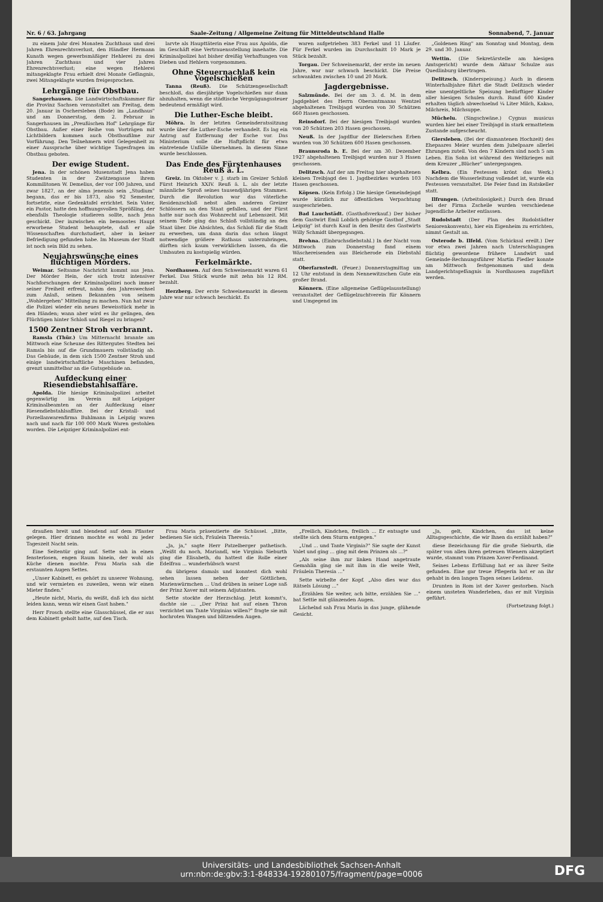Nr. 6 / 63. Jahrgang Saale-Zeitung / Allgemeine Zeitung für Mitteldeutschland Halle Sonnabend, 7. Januar
zu einem Jahr drei Monaten Zuchthaus und drei Jahren Ehrenrechtsverlust, den Händler Hermann Kunath wegen gewerbsmäßiger Hehlerei zu drei Jahren Zuchthaus und vier Jahren Ehrenrechtsverlust; eine wegen Hehlerei mitangeklagte Frau erhielt drei Monate Gefängnis, zwei Mitangeklagte wurden freigesprochen.
Lehrgänge für Obstbau.
Sangerhausen. Die Landwirtschaftskammer für die Provinz Sachsen veranstaltet am Freitag, dem 20. Januar in Oschersleben (Bode) im „Landhaus" und am Donnerstag, dem 2. Februar in Sangerhausen im „Preußischen Hof" Lehrgänge für Obstbau. Außer einer Reihe von Vorträgen mit Lichtbildern kommen auch Obstbaufilme zur Vorführung. Den Teilnehmern wird Gelegenheit zu einer Aussprache über wichtige Tagesfragen im Obstbau geboten.
Der ewige Student.
Jena. In der schönen Musenstadt Jena haben Studenten in der Zwätzengasse ihrem Kommilitonen W. Demelius, der vor 100 Jahren, und zwar 1827, an der alma jenensis sein „Studium" begann, das er bis 1873, also 92 Semester, fortsetzte, eine Gedenktafel errichtet. Sein Vater, ein Pastor, hatte den hoffnungsvollen Sprößling, der ebenfalls Theologie studieren sollte, nach Jena geschickt. Der inzwischen ein bemoostes Haupt erworbene Student behauptete, daß er alle Wissenschaften durchstudiert, aber in keiner Befriedigung gefunden habe. Im Museum der Stadt ist noch sein Bild zu sehen.
Neujahrswünsche eines flüchtigen Mörders.
Weimar. Seltsame Nachricht kommt aus Jena. Der Mörder Hein, der sich trotz intensiver Nachforschungen der Kriminalpolizei noch immer seiner Freiheit erfreut, nahm den Jahreswechsel zum Anlaß, seinen Bekannten von seinem „Wohlergehen" Mitteilung zu machen. Nun hat zwar die Polizei wieder ein neues Beweisstück mehr in den Händen; wann aber wird es ihr gelingen, den Flüchtigen hinter Schloß und Riegel zu bringen?
1500 Zentner Stroh verbrannt.
Ramsla (Thür.) Um Mitternacht brannte am Mittwoch eine Scheune des Rittergutes Stedten bei Ramsla bis auf die Grundmauern vollständig ab. Das Gebäude, in dem sich 1500 Zentner Stroh und einige landwirtschaftliche Maschinen befanden, grenzt unmittelbar an die Gutsgebäude an.
Aufdeckung einer Riesendiebstahlsaffäre.
Apolda. Die hiesige Kriminalpolizei arbeitet gegenwärtig im Verein mit Leipziger Kriminalbeamten an der Aufdeckung einer Riesendiebstahlsaffäre. Bei der Kristall- und Porzellanwarenfirma Buhlmann in Leipzig waren nach und nach für 100 000 Mark Waren gestohlen worden. Die Leipziger Kriminalpolizei ent-
larvte als Haupttäterin eine Frau aus Apolda, die im Geschäft eine Vertrauensstellung innehatte. Die Kriminalpolizei hat bisher dreißig Verhaftungen von Dieben und Hehlern vorgenommen.
Ohne Steuernachlaß kein Vogelschießen
Tanna (Reuß). Die Schützengesellschaft beschloß, das diesjährige Vogelschießen nur dann abzuhalten, wenn die städtische Vergnügungssteuer bedeutend ermäßigt wird.
Die Luther-Esche bleibt.
Möhra. In der letzten Gemeinderatssitzung wurde über die Luther-Esche verhandelt. Es lag ein Antrag auf Entfernung der Esche vor. Das Ministerium solle die Haftpflicht für etwa eintretende Unfälle übernehmen. In diesem Sinne wurde beschlossen.
Das Ende des Fürstenhauses Reuß ä. L.
Greiz. Im Oktober v. J. starb im Greizer Schloß Fürst Heinrich XXIV. Reuß ä. L. als der letzte männliche Sproß seines tausendjährigen Stammes. Durch die Revolution war das väterliche Residenzschloß nebst allen anderen Greizer Schlössern an den Staat gefallen, und der Fürst hatte nur noch das Wohnrecht auf Lebenszeit. Mit seinem Tode ging das Schloß vollständig an den Staat über. Die Absichten, das Schloß für die Stadt zu erwerben, um dann darin das schon längst notwendige größere Rathaus unterzubringen, dürften sich kaum verwirklichen lassen, da die Umbauten zu kostspielig würden.
Ferkelmärkte.
Nordhausen. Auf dem Schweinemarkt waren 61 Ferkel. Das Stück wurde mit zehn bis 12 RM. bezahlt.
Herzberg. Der erste Schweinemarkt in diesem Jahre war nur schwach beschickt. Es
waren aufgetrieben 383 Ferkel und 11 Läufer. Für Ferkel wurden im Durchschnitt 10 Mark je Stück bezahlt.
Torgau. Der Schweinemarkt, der erste im neuen Jahre, war nur schwach beschickt. Die Preise schwankten zwischen 10 und 20 Mark.
Jagdergebnisse.
Salzmünde. Bei der am 3. d. M. in dem Jagdgebiet des Herrn Oberamtmanns Wentzel abgehaltenen Treibjagd wurden von 30 Schützen 660 Hasen geschossen.
Reinsdorf. Bei der hiesigen Treibjagd wurden von 20 Schützen 203 Hasen geschossen.
Neuß. In der Jagdflur der Bielerschen Erben wurden von 30 Schützen 600 Hasen geschossen.
Braunsroda b. E. Bei der am 30. Dezember 1927 abgehaltenen Treibjagd wurden nur 3 Hasen geschossen.
Delitzsch. Auf der am Freitag hier abgehaltenen kleinen Treibjagd des 1. Jagdbezirkes wurden 103 Hasen geschossen.
Köpsen. (Kein Erfolg.) Die hiesige Gemeindejagd wurde kürzlich zur öffentlichen Verpachtung ausgeschrieben.
Bad Lauchstädt. (Gasthofsverkauf.) Der bisher dem Gastwirt Emil Loblich gehörige Gasthof „Stadt Leipzig" ist durch Kauf in den Besitz des Gastwirts Willy Schmidt übergegangen.
Brehna. (Einbruchsdiebstahl.) In der Nacht vom Mittwoch zum Donnerstag fand einem Wäschereisenden aus Bleicherode ein Diebstahl statt.
Oberfarnstedt. (Feuer.) Donnerstagmittag um 12 Uhr entstand in dem Nennewitzschen Gute ein großer Brand.
Könnern. (Eine allgemeine Geflügelausstellung) veranstaltet der Geflügelzuchtverein für Könnern und Umgegend im
„Goldenen Ring" am Sonntag und Montag, dem 29. und 30. Januar.
Wettin. (Die Sekretärstelle am hiesigen Amtsgericht) wurde dem Aktuar Schulze aus Quedlinburg übertragen.
Delitzsch. (Kinderspeisung.) Auch in diesem Winterhalbjahre führt die Stadt Delitzsch wieder eine unentgeltliche Speisung bedürftiger Kinder aller hiesigen Schulen durch. Rund 600 Kinder erhalten täglich abwechselnd ¼ Liter Milch, Kakao, Milchreis, Milchsuppe.
Müchelu. (Singschwäne.) Cygnus musicus wurden hier bei einer Treibjagd in stark ermattetem Zustande aufgescheucht.
Giersleben. (Bei der diamantenen Hochzeit) des Ehepaares Meier wurden dem Jubelpaare allerlei Ehrungen zuteil. Von den 7 Kindern sind noch 5 am Leben. Ein Sohn ist während des Weltkrieges mit dem Kreuzer „Blücher" untergegangen.
Kelbra. (Ein Festessen krönt das Werk.) Nachdem die Wasserleitung vollendet ist, wurde ein Festessen veranstaltet. Die Feier fand im Ratskeller statt.
Ilfrungen. (Arbeitslosigkeit.) Durch den Brand bei der Firma Zscheile wurden verschiedene jugendliche Arbeiter entlassen.
Rudolstadt (Der Plan des Rudolstädter Seniorenkonvents), hier ein Eigenheim zu errichten, nimmt Gestalt an.
Osterode b. Ilfeld. (Vom Schicksal ereilt.) Der vor etwa zwei Jahren nach Unterschlagungen flüchtig gewordene frühere Landwirt und Gemeinde-Rechnungsführer Martin Fiedler konnte am Mittwoch festgenommen und dem Landgerichtsgefängnis in Nordhausen zugeführt werden.
draußen breit und blendend auf dem Pflaster gelegen. Hier drinnen mochte es wohl zu jeder Tageszeit Nacht sein.
Eine Seitentür ging auf. Sette sah in einen fensterlosen, engen Raum hinein, der wohl als Küche dienen mochte. Frau Maria sah die erstaunten Augen Settes.
„Unser Kabinett, es gehört zu unserer Wohnung, und wir vermieten es zuweilen, wenn wir einen Mieter finden."
„Heute nicht, Maria, du weißt, daß ich das nicht leiden kann, wenn wir einen Gast haben."
Herr Frosch stellte eine Glasschüssel, die er aus dem Kabinett geholt hatte, auf den Tisch.
Frau Maria präsentierte die Schüssel. „Bitte, bedienen Sie sich, Fräulein Theresia."
„Ja, ja," sagte Herr Patzelberger pathetisch. „Weißt du noch, Mariandl, wie Virginia Sieburth ging die Elisabeth, du hattest die Rolle einer Edelfrau ... wunderhübsch warst
du übrigens damals und konntest dich wohl sehen lassen neben der Göttlichen, Marienwürmchen ... Und drüben in seiner Loge saß der Prinz Xaver mit seinem Adjutanten.
Sette stockte der Herzschlag. Jetzt kommt's, dachte sie ... „Der Prinz hat auf einen Thron verzichtet um Tante Virginias willen?" fragte sie mit hochroten Wangen und blitzenden Augen.
„Freilich, Kindchen, freilich ... Er entsagte und stellte sich dem Sturm entgegen."
„Und ... und Tante Virginia?" Sie sagte der Kunst Valet und ging ... ging mit dem Prinzen als ...?"
„Als seine ihm zur linken Hand angetraute Gemahlin ging sie mit ihm in die weite Welt, Fräulein Theresia ..."
Sette wirbelte der Kopf. „Also dies war das Rätsels Lösung ..."
„Erzählen Sie weiter, ach bitte, erzählen Sie ..." bat Settie mit glänzenden Augen.
Lächelnd sah Frau Maria in das junge, glühende Gesicht.
„Ja, gelt, Kindchen, das ist keine Alltagsgeschichte, die wir Ihnen da erzählt haben?"
diese Bezeichnung für die große Sieburth, die später von allen ihren getreuen Wienern akzeptiert wurde, stammt vom Prinzen Xaver-Ferdinand.
Seines Lebens Erfüllung hat er an ihrer Seite gefunden. Eine gar treue Pflegerin hat er an ihr gehabt in den langen Tagen seines Leidens.
Drunten in Rom ist der Xaver gestorben. Nach einem unsteten Wanderleben, das er mit Virginia geführt.
(Fortsetzung folgt.)
Universitäts- und Landesbibliothek Sachsen-Anhalt
urn:nbn:de:gbv:3:1-848334-192801075/fragment/page=0006
DFG